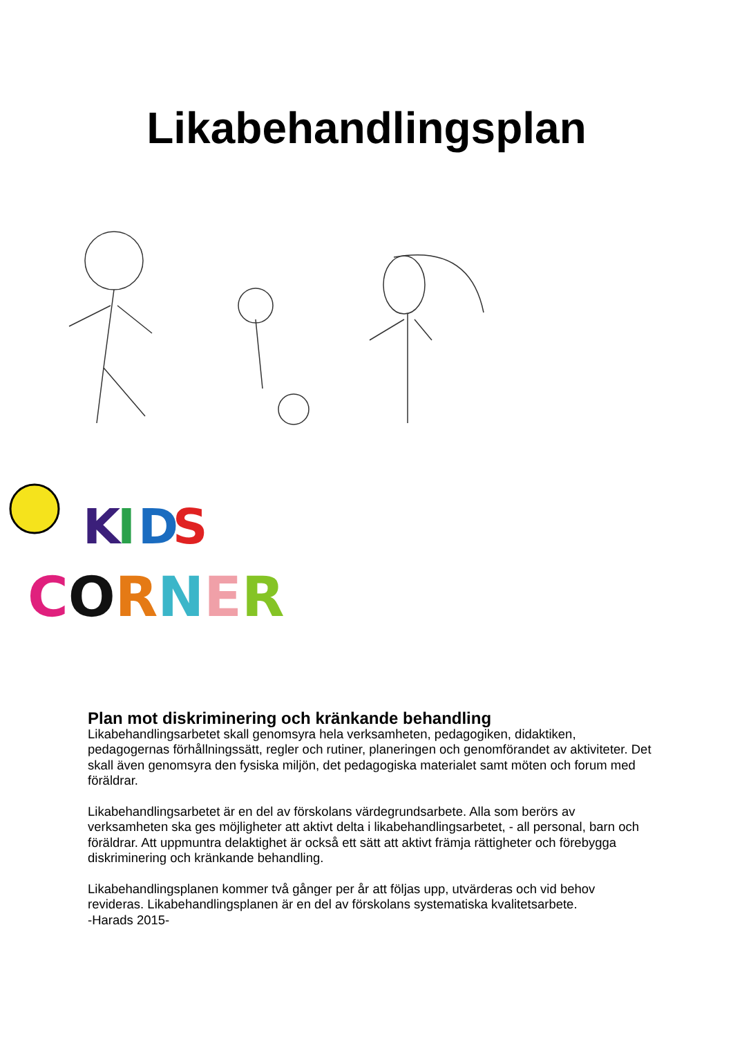Likabehandlingsplan
K
I
D
S
CORNER
Plan mot diskriminering och kränkande behandling
Likabehandlingsarbetet skall genomsyra hela verksamheten, pedagogiken, didaktiken, pedagogernas förhållningssätt, regler och rutiner, planeringen och genomförandet av aktiviteter. Det skall även genomsyra den fysiska miljön, det pedagogiska materialet samt möten och forum med föräldrar.
Likabehandlingsarbetet är en del av förskolans värdegrundsarbete. Alla som berörs av verksamheten ska ges möjligheter att aktivt delta i likabehandlingsarbetet, - all personal, barn och föräldrar. Att uppmuntra delaktighet är också ett sätt att aktivt främja rättigheter och förebygga diskriminering och kränkande behandling.
Likabehandlingsplanen kommer två gånger per år att följas upp, utvärderas och vid behov revideras. Likabehandlingsplanen är en del av förskolans systematiska kvalitetsarbete.
-Harads 2015-